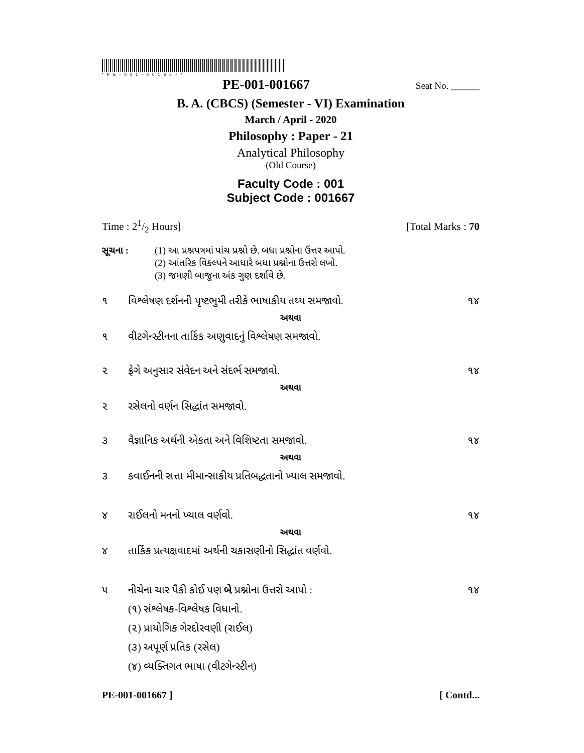*PE-001-001667*
PE-001-001667 Seat No. ______
B. A. (CBCS) (Semester - VI) Examination
March / April - 2020
Philosophy : Paper - 21
Analytical Philosophy
(Old Course)
Faculty Code : 001
Subject Code : 001667
Time : 21/2 Hours] [Total Marks : 70
સૂચના : (1) આ પ્રશ્નપત્રમાં પાંચ પ્રશ્નો છે. બધા પ્રશ્નોના ઉત્તર આપો.
(2) આંતરિક વિકલ્પને આધારે બધા પ્રશ્નોના ઉત્તરો લખો.
(3) જમણી બાજુના અંક ગુણ દર્શાવે છે.
૧ વિશ્લેષણ દર્શનની પૃષ્ટભુમી તરીકે ભાષાકીય તથ્ય સમજાવો. ૧૪
અથવા
૧ વીટગેન્સ્ટીનના તાર્કિક અણુવાદનું વિશ્લેષણ સમજાવો.
૨ ફ્રેગે અનુસાર સંવેદન અને સંદર્ભ સમજાવો. ૧૪
અથવા
૨ રસેલનો વર્ણન સિદ્ધાંત સમજાવો.
૩ વૈજ્ઞાનિક અર્થની એકતા અને વિશિષ્ટતા સમજાવો. ૧૪
અથવા
૩ ક્વાઈનની સત્તા મીમાન્સાકીય પ્રતિબદ્ધતાનો ખ્યાલ સમજાવો.
૪ રાઈલનો મનનો ખ્યાલ વર્ણવો. ૧૪
અથવા
૪ તાર્કિક પ્રત્યક્ષવાદમાં અર્થની ચકાસણીનો સિદ્ધાંત વર્ણવો.
૫ નીચેના ચાર પૈકી કોઈ પણ બે પ્રશ્નોના ઉત્તરો આપો : ૧૪
(૧) સંશ્લેષક-વિશ્લેષક વિધાનો.
(૨) પ્રાયોગિક ગેરદોરવણી (રાઈલ)
(૩) અપૂર્ણ પ્રતિક (રસેલ)
(૪) વ્યક્તિગત ભાષા (વીટગેન્સ્ટીન)
PE-001-001667 ] [ Contd...